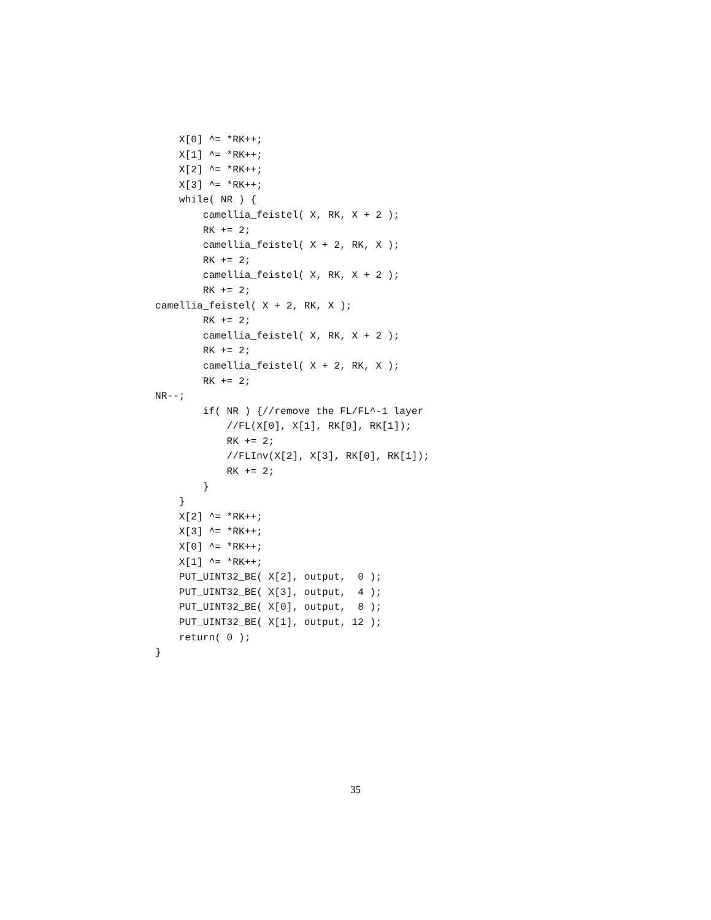X[0] ^= *RK++;
    X[1] ^= *RK++;
    X[2] ^= *RK++;
    X[3] ^= *RK++;
    while( NR ) {
        camellia_feistel( X, RK, X + 2 );
        RK += 2;
        camellia_feistel( X + 2, RK, X );
        RK += 2;
        camellia_feistel( X, RK, X + 2 );
        RK += 2;
camellia_feistel( X + 2, RK, X );
        RK += 2;
        camellia_feistel( X, RK, X + 2 );
        RK += 2;
        camellia_feistel( X + 2, RK, X );
        RK += 2;
NR--;
        if( NR ) {//remove the FL/FL^-1 layer
            //FL(X[0], X[1], RK[0], RK[1]);
            RK += 2;
            //FLInv(X[2], X[3], RK[0], RK[1]);
            RK += 2;
        }
    }
    X[2] ^= *RK++;
    X[3] ^= *RK++;
    X[0] ^= *RK++;
    X[1] ^= *RK++;
    PUT_UINT32_BE( X[2], output,  0 );
    PUT_UINT32_BE( X[3], output,  4 );
    PUT_UINT32_BE( X[0], output,  8 );
    PUT_UINT32_BE( X[1], output, 12 );
    return( 0 );
}
35